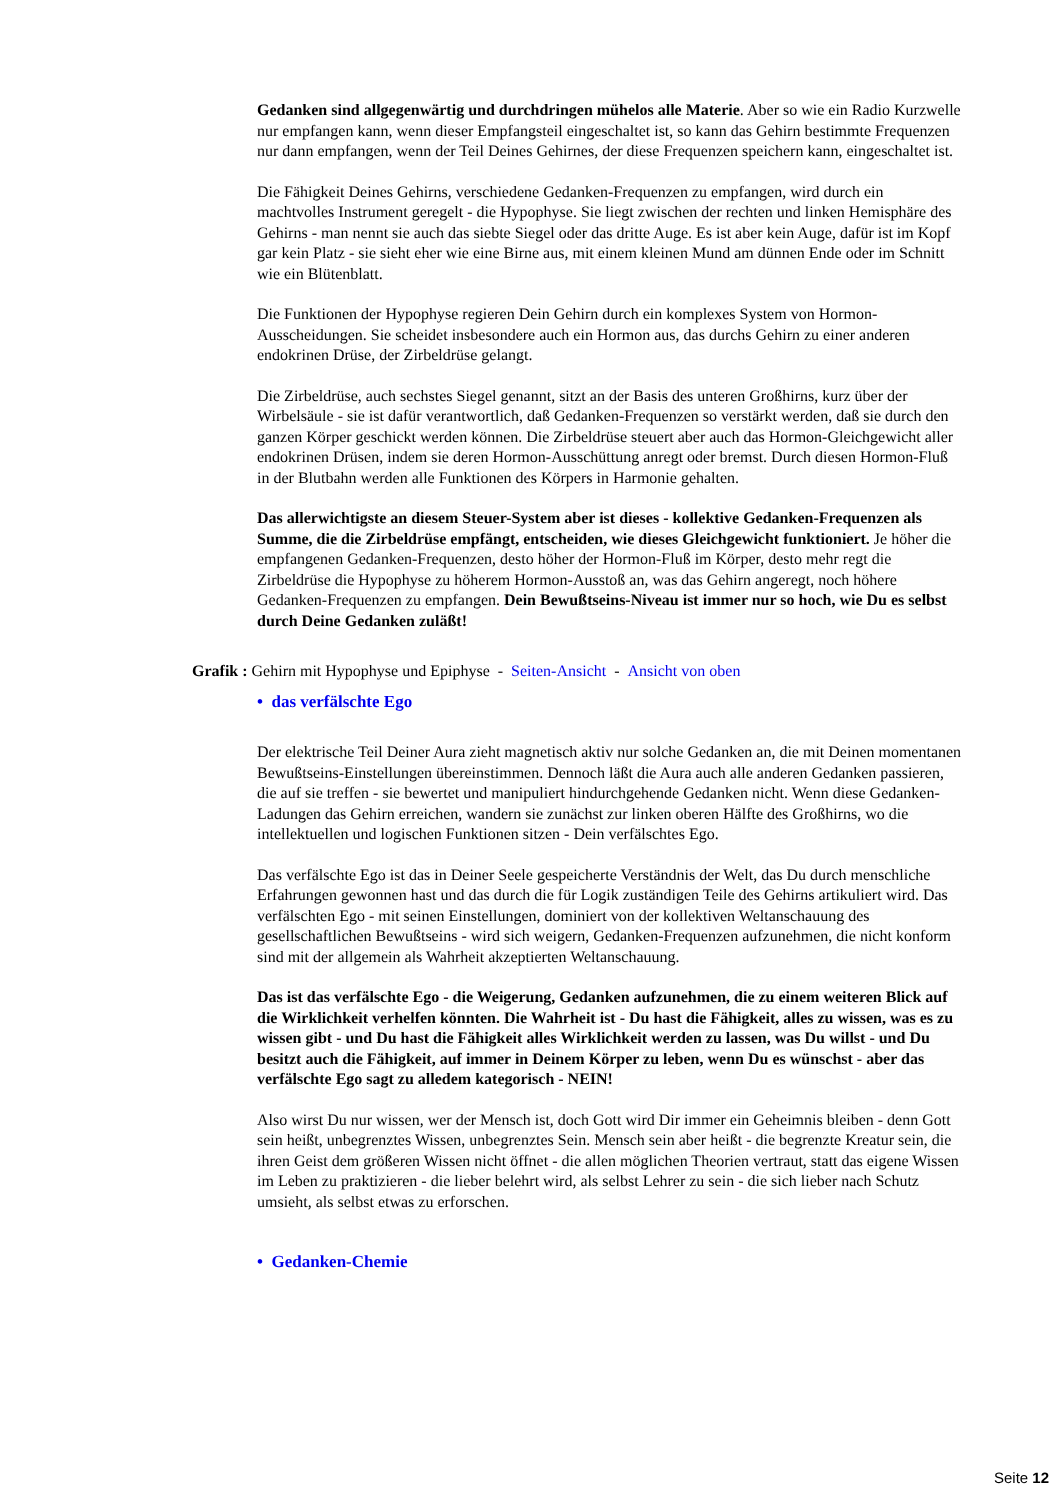Gedanken sind allgegenwärtig und durchdringen mühelos alle Materie. Aber so wie ein Radio Kurzwelle nur empfangen kann, wenn dieser Empfangsteil eingeschaltet ist, so kann das Gehirn bestimmte Frequenzen nur dann empfangen, wenn der Teil Deines Gehirnes, der diese Frequenzen speichern kann, eingeschaltet ist.
Die Fähigkeit Deines Gehirns, verschiedene Gedanken-Frequenzen zu empfangen, wird durch ein machtvolles Instrument geregelt - die Hypophyse. Sie liegt zwischen der rechten und linken Hemisphäre des Gehirns - man nennt sie auch das siebte Siegel oder das dritte Auge. Es ist aber kein Auge, dafür ist im Kopf gar kein Platz - sie sieht eher wie eine Birne aus, mit einem kleinen Mund am dünnen Ende oder im Schnitt wie ein Blütenblatt.
Die Funktionen der Hypophyse regieren Dein Gehirn durch ein komplexes System von Hormon-Ausscheidungen. Sie scheidet insbesondere auch ein Hormon aus, das durchs Gehirn zu einer anderen endokrinen Drüse, der Zirbeldrüse gelangt.
Die Zirbeldrüse, auch sechstes Siegel genannt, sitzt an der Basis des unteren Großhirns, kurz über der Wirbelsäule - sie ist dafür verantwortlich, daß Gedanken-Frequenzen so verstärkt werden, daß sie durch den ganzen Körper geschickt werden können. Die Zirbeldrüse steuert aber auch das Hormon-Gleichgewicht aller endokrinen Drüsen, indem sie deren Hormon-Ausschüttung anregt oder bremst. Durch diesen Hormon-Fluß in der Blutbahn werden alle Funktionen des Körpers in Harmonie gehalten.
Das allerwichtigste an diesem Steuer-System aber ist dieses - kollektive Gedanken-Frequenzen als Summe, die die Zirbeldrüse empfängt, entscheiden, wie dieses Gleichgewicht funktioniert. Je höher die empfangenen Gedanken-Frequenzen, desto höher der Hormon-Fluß im Körper, desto mehr regt die Zirbeldrüse die Hypophyse zu höherem Hormon-Ausstoß an, was das Gehirn angeregt, noch höhere Gedanken-Frequenzen zu empfangen. Dein Bewußtseins-Niveau ist immer nur so hoch, wie Du es selbst durch Deine Gedanken zuläßt!
Grafik : Gehirn mit Hypophyse und Epiphyse - Seiten-Ansicht - Ansicht von oben
• das verfälschte Ego
Der elektrische Teil Deiner Aura zieht magnetisch aktiv nur solche Gedanken an, die mit Deinen momentanen Bewußtseins-Einstellungen übereinstimmen. Dennoch läßt die Aura auch alle anderen Gedanken passieren, die auf sie treffen - sie bewertet und manipuliert hindurchgehende Gedanken nicht. Wenn diese Gedanken-Ladungen das Gehirn erreichen, wandern sie zunächst zur linken oberen Hälfte des Großhirns, wo die intellektuellen und logischen Funktionen sitzen - Dein verfälschtes Ego.
Das verfälschte Ego ist das in Deiner Seele gespeicherte Verständnis der Welt, das Du durch menschliche Erfahrungen gewonnen hast und das durch die für Logik zuständigen Teile des Gehirns artikuliert wird. Das verfälschten Ego - mit seinen Einstellungen, dominiert von der kollektiven Weltanschauung des gesellschaftlichen Bewußtseins - wird sich weigern, Gedanken-Frequenzen aufzunehmen, die nicht konform sind mit der allgemein als Wahrheit akzeptierten Weltanschauung.
Das ist das verfälschte Ego - die Weigerung, Gedanken aufzunehmen, die zu einem weiteren Blick auf die Wirklichkeit verhelfen könnten. Die Wahrheit ist - Du hast die Fähigkeit, alles zu wissen, was es zu wissen gibt - und Du hast die Fähigkeit alles Wirklichkeit werden zu lassen, was Du willst - und Du besitzt auch die Fähigkeit, auf immer in Deinem Körper zu leben, wenn Du es wünschst - aber das verfälschte Ego sagt zu alledem kategorisch - NEIN!
Also wirst Du nur wissen, wer der Mensch ist, doch Gott wird Dir immer ein Geheimnis bleiben - denn Gott sein heißt, unbegrenztes Wissen, unbegrenztes Sein. Mensch sein aber heißt - die begrenzte Kreatur sein, die ihren Geist dem größeren Wissen nicht öffnet - die allen möglichen Theorien vertraut, statt das eigene Wissen im Leben zu praktizieren - die lieber belehrt wird, als selbst Lehrer zu sein - die sich lieber nach Schutz umsieht, als selbst etwas zu erforschen.
• Gedanken-Chemie
Seite 12